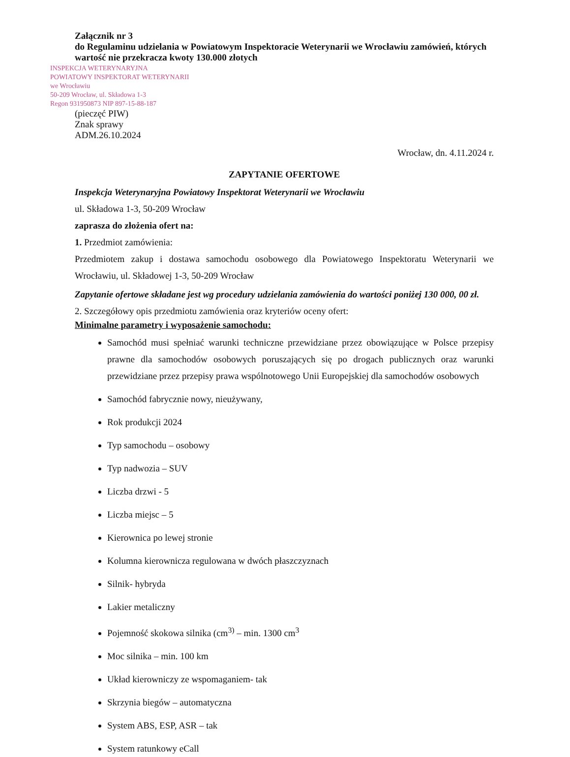Załącznik nr 3
do Regulaminu udzielania w Powiatowym Inspektoracie Weterynarii we Wrocławiu zamówień, których wartość nie przekracza kwoty 130.000 złotych
INSPEKCJA WETERYNARYJNA
POWIATOWY INSPEKTORAT WETERYNARII
we Wrocławiu
50-209 Wrocław, ul. Składowa 1-3
Regon 931950873 NIP 897-15-88-187
(pieczęć PIW)
Znak sprawy
ADM.26.10.2024
Wrocław, dn. 4.11.2024 r.
ZAPYTANIE OFERTOWE
Inspekcja Weterynaryjna Powiatowy Inspektorat Weterynarii we Wrocławiu
ul. Składowa 1-3, 50-209 Wrocław
zaprasza do złożenia ofert na:
1. Przedmiot zamówienia:
Przedmiotem zakup i dostawa samochodu osobowego dla Powiatowego Inspektoratu Weterynarii we Wrocławiu, ul. Składowej 1-3, 50-209 Wrocław
Zapytanie ofertowe składane jest wg procedury udzielania zamówienia do wartości poniżej 130 000, 00 zł.
2. Szczegółowy opis przedmiotu zamówienia oraz kryteriów oceny ofert:
Minimalne parametry i wyposażenie samochodu:
Samochód musi spełniać warunki techniczne przewidziane przez obowiązujące w Polsce przepisy prawne dla samochodów osobowych poruszających się po drogach publicznych oraz warunki przewidziane przez przepisy prawa wspólnotowego Unii Europejskiej dla samochodów osobowych
Samochód fabrycznie nowy, nieużywany,
Rok produkcji 2024
Typ samochodu – osobowy
Typ nadwozia – SUV
Liczba drzwi - 5
Liczba miejsc – 5
Kierownica po lewej stronie
Kolumna kierownicza regulowana w dwóch płaszczyznach
Silnik- hybryda
Lakier metaliczny
Pojemność skokowa silnika (cm<sup>3)</sup> – min. 1300 cm<sup>3</sup>
Moc silnika – min. 100 km
Układ kierowniczy ze wspomaganiem- tak
Skrzynia biegów – automatyczna
System ABS, ESP, ASR – tak
System ratunkowy eCall